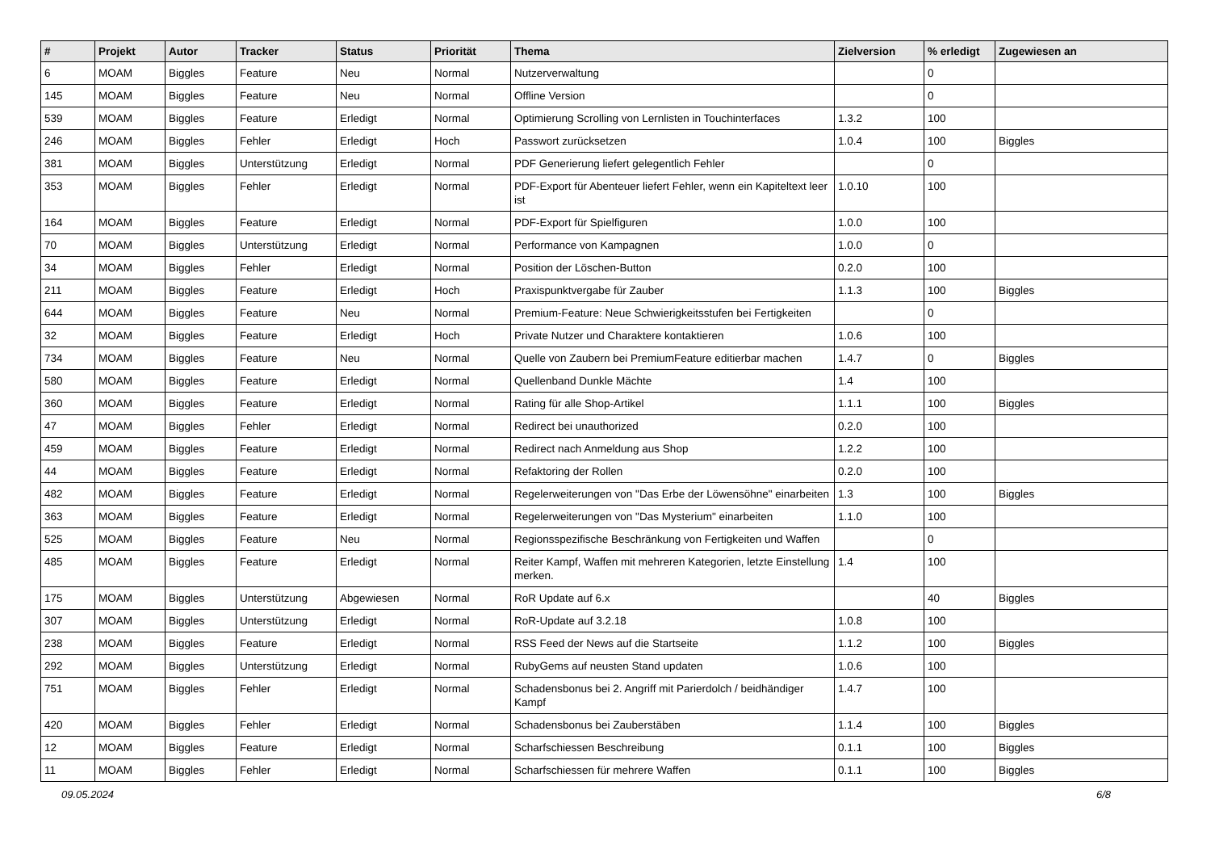| # | Projekt | Autor | Tracker | Status | Priorität | Thema | Zielversion | % erledigt | Zugewiesen an |
| --- | --- | --- | --- | --- | --- | --- | --- | --- | --- |
| 6 | MOAM | Biggles | Feature | Neu | Normal | Nutzerverwaltung | | 0 | |
| 145 | MOAM | Biggles | Feature | Neu | Normal | Offline Version | | 0 | |
| 539 | MOAM | Biggles | Feature | Erledigt | Normal | Optimierung Scrolling von Lernlisten in Touchinterfaces | 1.3.2 | 100 | |
| 246 | MOAM | Biggles | Fehler | Erledigt | Hoch | Passwort zurücksetzen | 1.0.4 | 100 | Biggles |
| 381 | MOAM | Biggles | Unterstützung | Erledigt | Normal | PDF Generierung liefert gelegentlich Fehler | | 0 | |
| 353 | MOAM | Biggles | Fehler | Erledigt | Normal | PDF-Export für Abenteuer liefert Fehler, wenn ein Kapiteltext leer ist | 1.0.10 | 100 | |
| 164 | MOAM | Biggles | Feature | Erledigt | Normal | PDF-Export für Spielfiguren | 1.0.0 | 100 | |
| 70 | MOAM | Biggles | Unterstützung | Erledigt | Normal | Performance von Kampagnen | 1.0.0 | 0 | |
| 34 | MOAM | Biggles | Fehler | Erledigt | Normal | Position der Löschen-Button | 0.2.0 | 100 | |
| 211 | MOAM | Biggles | Feature | Erledigt | Hoch | Praxispunktvergabe für Zauber | 1.1.3 | 100 | Biggles |
| 644 | MOAM | Biggles | Feature | Neu | Normal | Premium-Feature: Neue Schwierigkeitsstufen bei Fertigkeiten | | 0 | |
| 32 | MOAM | Biggles | Feature | Erledigt | Hoch | Private Nutzer und Charaktere kontaktieren | 1.0.6 | 100 | |
| 734 | MOAM | Biggles | Feature | Neu | Normal | Quelle von Zaubern bei PremiumFeature editierbar machen | 1.4.7 | 0 | Biggles |
| 580 | MOAM | Biggles | Feature | Erledigt | Normal | Quellenband Dunkle Mächte | 1.4 | 100 | |
| 360 | MOAM | Biggles | Feature | Erledigt | Normal | Rating für alle Shop-Artikel | 1.1.1 | 100 | Biggles |
| 47 | MOAM | Biggles | Fehler | Erledigt | Normal | Redirect bei unauthorized | 0.2.0 | 100 | |
| 459 | MOAM | Biggles | Feature | Erledigt | Normal | Redirect nach Anmeldung aus Shop | 1.2.2 | 100 | |
| 44 | MOAM | Biggles | Feature | Erledigt | Normal | Refaktoring der Rollen | 0.2.0 | 100 | |
| 482 | MOAM | Biggles | Feature | Erledigt | Normal | Regelerweiterungen von "Das Erbe der Löwensöhne" einarbeiten | 1.3 | 100 | Biggles |
| 363 | MOAM | Biggles | Feature | Erledigt | Normal | Regelerweiterungen von "Das Mysterium" einarbeiten | 1.1.0 | 100 | |
| 525 | MOAM | Biggles | Feature | Neu | Normal | Regionsspezifische Beschränkung von Fertigkeiten und Waffen | | 0 | |
| 485 | MOAM | Biggles | Feature | Erledigt | Normal | Reiter Kampf, Waffen mit mehreren Kategorien, letzte Einstellung merken. | 1.4 | 100 | |
| 175 | MOAM | Biggles | Unterstützung | Abgewiesen | Normal | RoR Update auf 6.x | | 40 | Biggles |
| 307 | MOAM | Biggles | Unterstützung | Erledigt | Normal | RoR-Update auf 3.2.18 | 1.0.8 | 100 | |
| 238 | MOAM | Biggles | Feature | Erledigt | Normal | RSS Feed der News auf die Startseite | 1.1.2 | 100 | Biggles |
| 292 | MOAM | Biggles | Unterstützung | Erledigt | Normal | RubyGems auf neusten Stand updaten | 1.0.6 | 100 | |
| 751 | MOAM | Biggles | Fehler | Erledigt | Normal | Schadensbonus bei 2. Angriff mit Parierdolch / beidhändiger Kampf | 1.4.7 | 100 | |
| 420 | MOAM | Biggles | Fehler | Erledigt | Normal | Schadensbonus bei Zauberstäben | 1.1.4 | 100 | Biggles |
| 12 | MOAM | Biggles | Feature | Erledigt | Normal | Scharfschiessen Beschreibung | 0.1.1 | 100 | Biggles |
| 11 | MOAM | Biggles | Fehler | Erledigt | Normal | Scharfschiessen für mehrere Waffen | 0.1.1 | 100 | Biggles |
09.05.2024 6/8